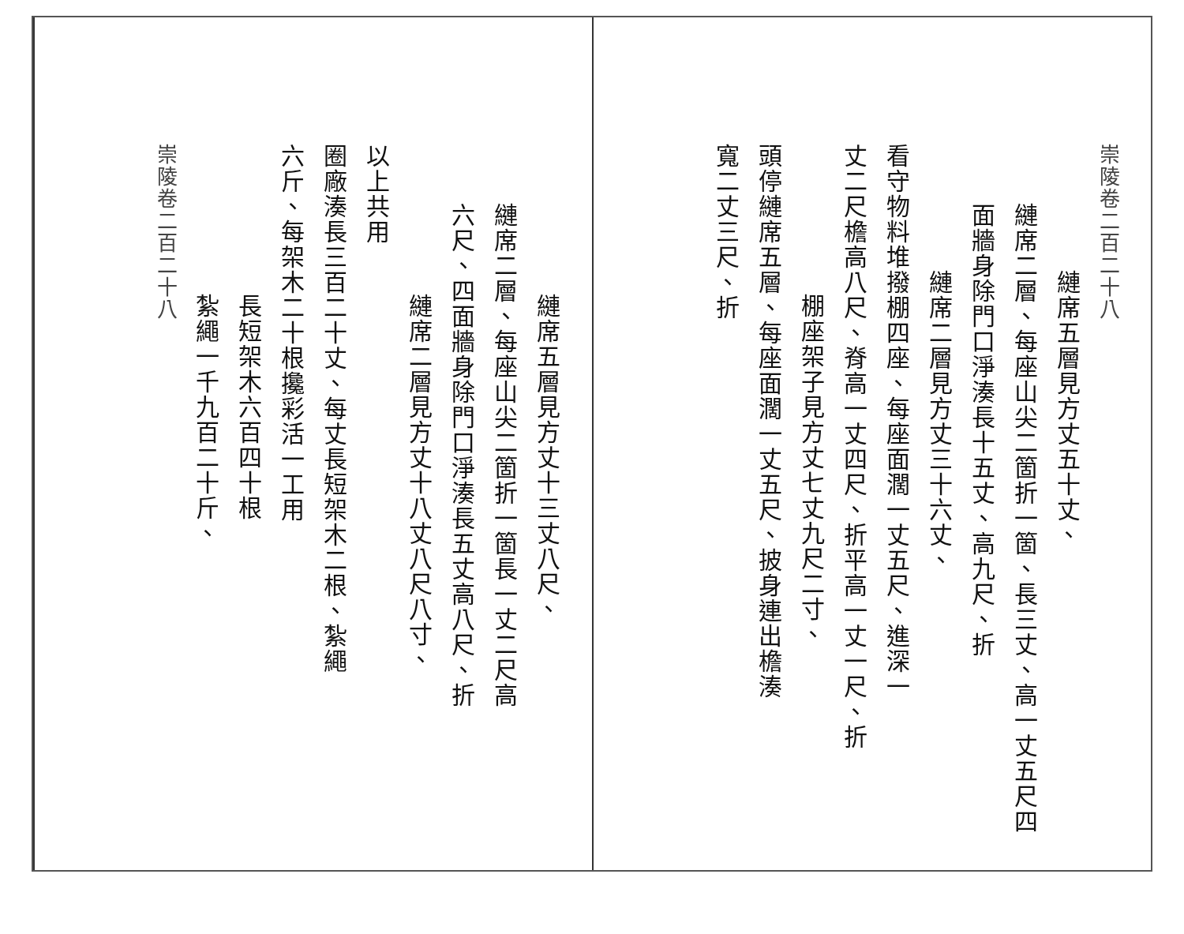崇陵卷二百二十八
縺席五層見方丈五十丈、
縺席二層、每座山尖二箇折一箇、長三丈、高一丈五尺四
面牆身除門口淨湊長十五丈、高九尺、折
縺席二層見方丈三十六丈、
看守物料堆撥棚四座、每座面濶一丈五尺、進深一
丈二尺檐高八尺、脊高一丈四尺、折平高一丈一尺、折
棚座架子見方丈七丈九尺二寸、
頭停縺席五層、每座面濶一丈五尺、披身連出檐湊
寬二丈三尺、折
縺席五層見方丈十三丈八尺、
縺席二層、每座山尖二箇折一箇長一丈二尺高
六尺、四面牆身除門口淨湊長五丈高八尺、折
縺席二層見方丈十八丈八尺八寸、
以上共用
圈廠湊長三百二十丈、每丈長短架木二根、紮繩
六斤、每架木二十根攙彩活一工用
長短架木六百四十根
紮繩一千九百二十斤、
崇陵卷二百二十八